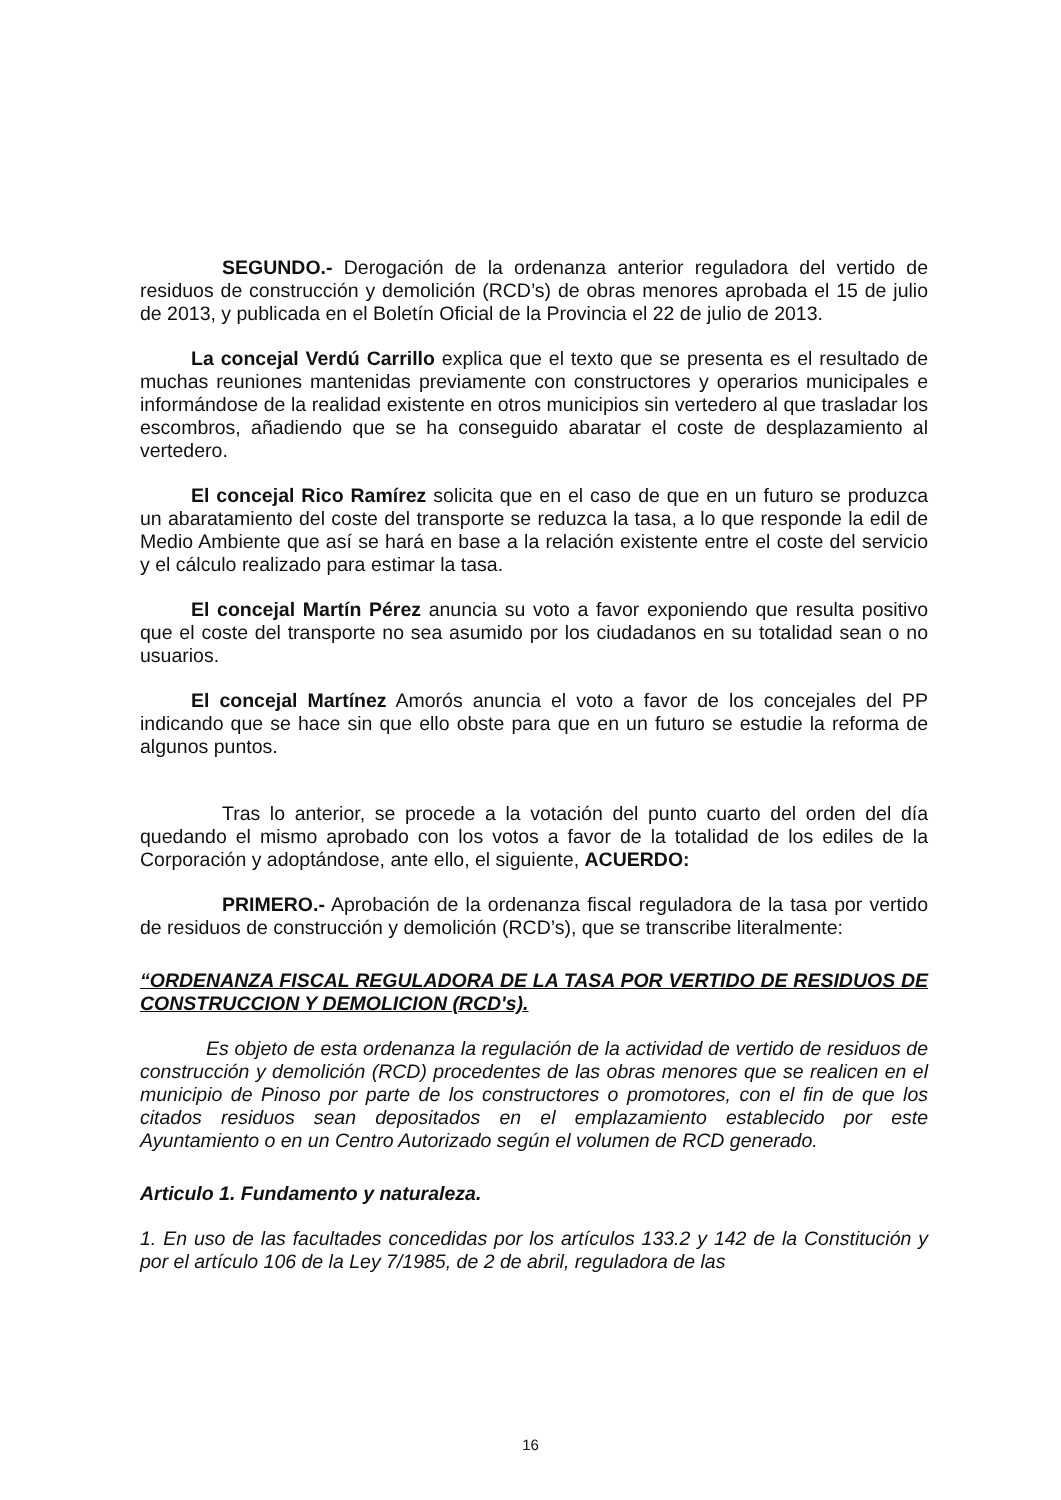SEGUNDO.- Derogación de la ordenanza anterior reguladora del vertido de residuos de construcción y demolición (RCD’s) de obras menores aprobada el 15 de julio de 2013, y publicada en el Boletín Oficial de la Provincia el 22 de julio de 2013.
La concejal Verdú Carrillo explica que el texto que se presenta es el resultado de muchas reuniones mantenidas previamente con constructores y operarios municipales e informándose de la realidad existente en otros municipios sin vertedero al que trasladar los escombros, añadiendo que se ha conseguido abaratar el coste de desplazamiento al vertedero.
El concejal Rico Ramírez solicita que en el caso de que en un futuro se produzca un abaratamiento del coste del transporte se reduzca la tasa, a lo que responde la edil de Medio Ambiente que así se hará en base a la relación existente entre el coste del servicio y el cálculo realizado para estimar la tasa.
El concejal Martín Pérez anuncia su voto a favor exponiendo que resulta positivo que el coste del transporte no sea asumido por los ciudadanos en su totalidad sean o no usuarios.
El concejal Martínez Amorós anuncia el voto a favor de los concejales del PP indicando que se hace sin que ello obste para que en un futuro se estudie la reforma de algunos puntos.
Tras lo anterior, se procede a la votación del punto cuarto del orden del día quedando el mismo aprobado con los votos a favor de la totalidad de los ediles de la Corporación y adoptándose, ante ello, el siguiente, ACUERDO:
PRIMERO.- Aprobación de la ordenanza fiscal reguladora de la tasa por vertido de residuos de construcción y demolición (RCD’s), que se transcribe literalmente:
“ORDENANZA FISCAL REGULADORA DE LA TASA POR VERTIDO DE RESIDUOS DE CONSTRUCCION Y DEMOLICION (RCD's).
Es objeto de esta ordenanza la regulación de la actividad de vertido de residuos de construcción y demolición (RCD) procedentes de las obras menores que se realicen en el municipio de Pinoso por parte de los constructores o promotores, con el fin de que los citados residuos sean depositados en el emplazamiento establecido por este Ayuntamiento o en un Centro Autorizado según el volumen de RCD generado.
Articulo 1. Fundamento y naturaleza.
1. En uso de las facultades concedidas por los artículos 133.2 y 142 de la Constitución y por el artículo 106 de la Ley 7/1985, de 2 de abril, reguladora de las
16